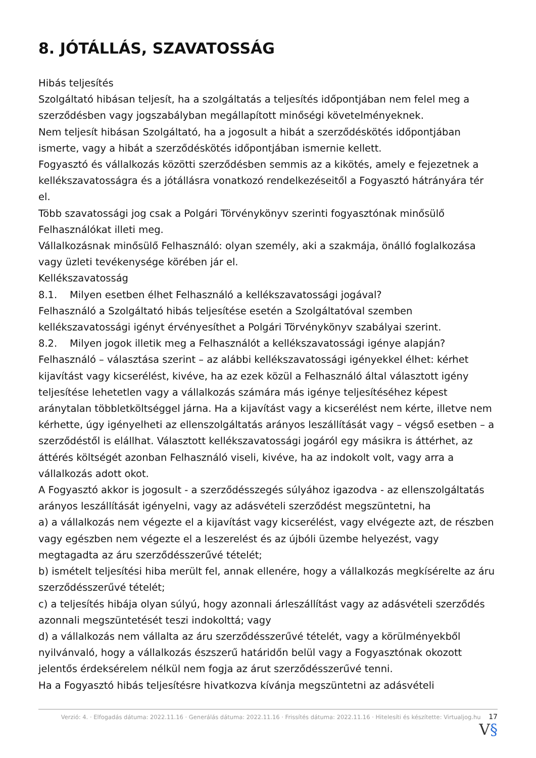8. JÓTÁLLÁS, SZAVATOSSÁG
Hibás teljesítés
Szolgáltató hibásan teljesít, ha a szolgáltatás a teljesítés időpontjában nem felel meg a szerződésben vagy jogszabályban megállapított minőségi követelményeknek.
Nem teljesít hibásan Szolgáltató, ha a jogosult a hibát a szerződéskötés időpontjában ismerte, vagy a hibát a szerződéskötés időpontjában ismernie kellett.
Fogyasztó és vállalkozás közötti szerződésben semmis az a kikötés, amely e fejezetnek a kellékszavatosságra és a jótállásra vonatkozó rendelkezéseitől a Fogyasztó hátrányára tér el.
Több szavatossági jog csak a Polgári Törvénykönyv szerinti fogyasztónak minősülő Felhasználókat illeti meg.
Vállalkozásnak minősülő Felhasználó: olyan személy, aki a szakmája, önálló foglalkozása vagy üzleti tevékenysége körében jár el.
Kellékszavatosság
8.1. Milyen esetben élhet Felhasználó a kellékszavatossági jogával?
Felhasználó a Szolgáltató hibás teljesítése esetén a Szolgáltatóval szemben kellékszavatossági igényt érvényesíthet a Polgári Törvénykönyv szabályai szerint.
8.2. Milyen jogok illetik meg a Felhasználót a kellékszavatossági igénye alapján?
Felhasználó – választása szerint – az alábbi kellékszavatossági igényekkel élhet: kérhet kijavítást vagy kicserélést, kivéve, ha az ezek közül a Felhasználó által választott igény teljesítése lehetetlen vagy a vállalkozás számára más igénye teljesítéséhez képest aránytalan többletköltséggel járna. Ha a kijavítást vagy a kicserélést nem kérte, illetve nem kérhette, úgy igényelheti az ellenszolgáltatás arányos leszállítását vagy – végső esetben – a szerződéstől is elállhat. Választott kellékszavatossági jogáról egy másikra is áttérhet, az áttérés költségét azonban Felhasználó viseli, kivéve, ha az indokolt volt, vagy arra a vállalkozás adott okot.
A Fogyasztó akkor is jogosult - a szerződésszegés súlyához igazodva - az ellenszolgáltatás arányos leszállítását igényelni, vagy az adásvételi szerződést megszüntetni, ha
a) a vállalkozás nem végezte el a kijavítást vagy kicserélést, vagy elvégezte azt, de részben vagy egészben nem végezte el a leszerelést és az újbóli üzembe helyezést, vagy megtagadta az áru szerződésszerűvé tételét;
b) ismételt teljesítési hiba merült fel, annak ellenére, hogy a vállalkozás megkísérelte az áru szerződésszerűvé tételét;
c) a teljesítés hibája olyan súlyú, hogy azonnali árleszállítást vagy az adásvételi szerződés azonnali megszüntetését teszi indokolttá; vagy
d) a vállalkozás nem vállalta az áru szerződésszerűvé tételét, vagy a körülményekből nyilvánvaló, hogy a vállalkozás észszerű határidőn belül vagy a Fogyasztónak okozott jelentős érdeksérelem nélkül nem fogja az árut szerződésszerűvé tenni.
Ha a Fogyasztó hibás teljesítésre hivatkozva kívánja megszüntetni az adásvételi
Verzió: 4. · Elfogadás dátuma: 2022.11.16 · Generálás dátuma: 2022.11.16 · Frissítés dátuma: 2022.11.16 · Hitelesíti és készítette: Virtualjog.hu 17 V§